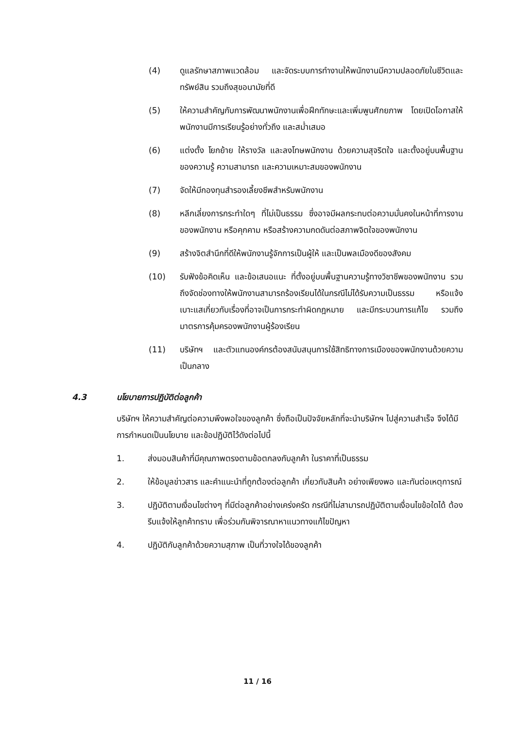(4) ดูแลรักษาสภาพแวดล้อม และจัดระบบการทำงานให้พนักงานมีความปลอดภัยในชีวิตและทรัพย์สิน รวมถึงสุขอนามัยที่ดี
(5) ให้ความสำคัญกับการพัฒนาพนักงานเพื่อฝึกทักษะและเพิ่มพูนศักยภาพ โดยเปิดโอกาสให้พนักงานมีการเรียนรู้อย่างทั่วถึง และสม่ำเสมอ
(6) แต่งตั้ง โยกย้าย ให้รางวัล และลงโทษพนักงาน ด้วยความสุจริตใจ และตั้งอยู่บนพื้นฐานของความรู้ ความสามารถ และความเหมาะสมของพนักงาน
(7) จัดให้มีกองทุนสำรองเลี้ยงชีพสำหรับพนักงาน
(8) หลีกเลี่ยงการกระทำใดๆ ที่ไม่เป็นธรรม ซึ่งอาจมีผลกระทบต่อความมั่นคงในหน้าที่การงานของพนักงาน หรือคุกคาม หรือสร้างความกดดันต่อสภาพจิตใจของพนักงาน
(9) สร้างจิตสำนึกที่ดีให้พนักงานรู้จักการเป็นผู้ให้ และเป็นพลเมืองดีของสังคม
(10) รับฟังข้อคิดเห็น และข้อเสนอแนะ ที่ตั้งอยู่บนพื้นฐานความรู้ทางวิชาชีพของพนักงาน รวมถึงจัดช่องทางให้พนักงานสามารถร้องเรียนได้ในกรณีไม่ได้รับความเป็นธรรม หรือแจ้งเบาะแสเกี่ยวกับเรื่องที่อาจเป็นการกระทำผิดกฎหมาย และมีกระบวนการแก้ไข รวมถึงมาตรการคุ้มครองพนักงานผู้ร้องเรียน
(11) บริษัทฯ และตัวแทนองค์กรต้องสนับสนุนการใช้สิทธิทางการเมืองของพนักงานด้วยความเป็นกลาง
4.3 นโยบายการปฏิบัติต่อลูกค้า
บริษัทฯ ให้ความสำคัญต่อความพึงพอใจของลูกค้า ซึ่งถือเป็นปัจจัยหลักที่จะนำบริษัทฯ ไปสู่ความสำเร็จ จึงได้มีการกำหนดเป็นนโยบาย และข้อปฏิบัติไว้ดังต่อไปนี้
1. ส่งมอบสินค้าที่มีคุณภาพตรงตามข้อตกลงกับลูกค้า ในราคาที่เป็นธรรม
2. ให้ข้อมูลข่าวสาร และคำแนะนำที่ถูกต้องต่อลูกค้า เกี่ยวกับสินค้า อย่างเพียงพอ และทันต่อเหตุการณ์
3. ปฏิบัติตามเงื่อนไขต่างๆ ที่มีต่อลูกค้าอย่างเคร่งครัด กรณีที่ไม่สามารถปฏิบัติตามเงื่อนไขข้อใดได้ ต้องรีบแจ้งให้ลูกค้าทราบ เพื่อร่วมกันพิจารณาหาแนวทางแก้ไขปัญหา
4. ปฏิบัติกับลูกค้าด้วยความสุภาพ เป็นที่วางใจได้ของลูกค้า
11 / 16